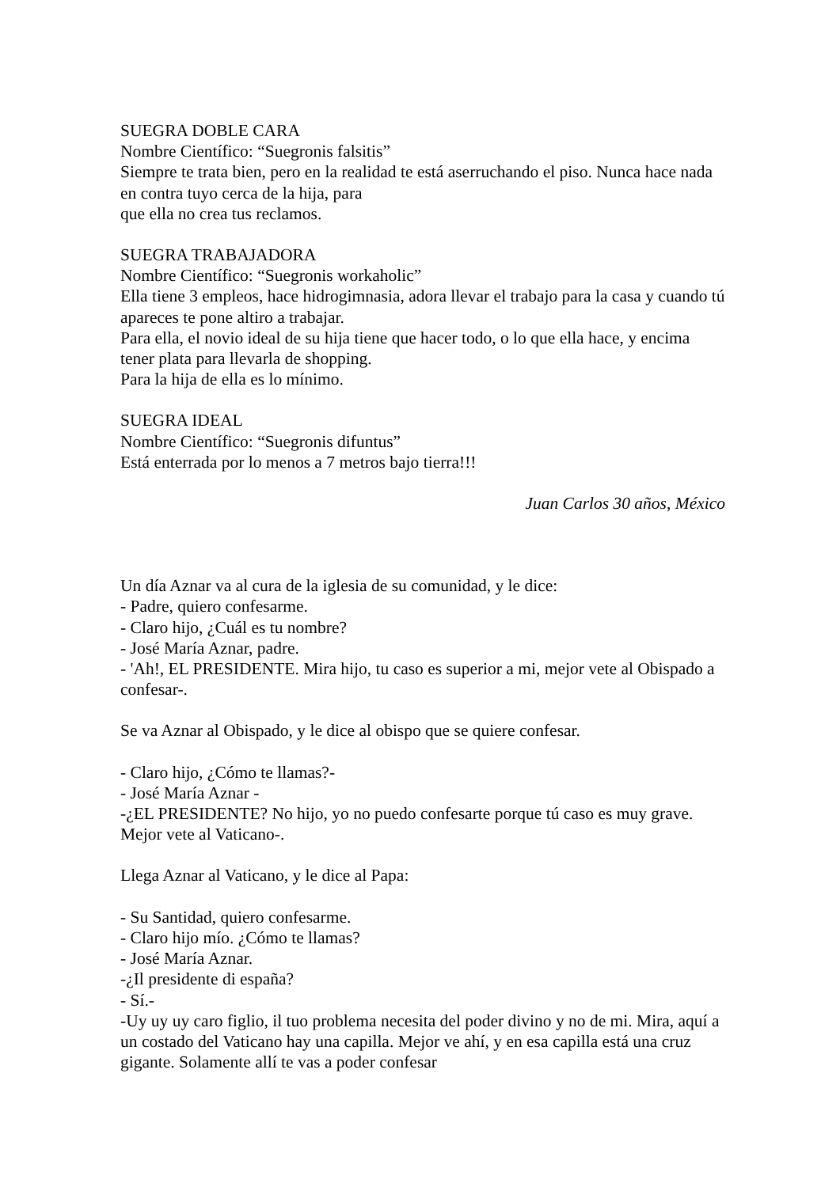SUEGRA DOBLE CARA
Nombre Científico: “Suegronis falsitis”
Siempre te trata bien, pero en la realidad te está aserruchando el piso. Nunca hace nada en contra tuyo cerca de la hija, para
que ella no crea tus reclamos.
SUEGRA TRABAJADORA
Nombre Científico: “Suegronis workaholic”
Ella tiene 3 empleos, hace hidrogimnasia, adora llevar el trabajo para la casa y cuando tú apareces te pone altiro a trabajar.
Para ella, el novio ideal de su hija tiene que hacer todo, o lo que ella hace, y encima tener plata para llevarla de shopping.
Para la hija de ella es lo mínimo.
SUEGRA IDEAL
Nombre Científico: “Suegronis difuntus”
Está enterrada por lo menos a 7 metros bajo tierra!!!
Juan Carlos 30 años, México
Un día Aznar va al cura de la iglesia de su comunidad, y le dice:
- Padre, quiero confesarme.
- Claro hijo, ¿Cuál es tu nombre?
- José María Aznar, padre.
- 'Ah!, EL PRESIDENTE. Mira hijo, tu caso es superior a mi, mejor vete al Obispado a confesar-.
Se va Aznar al Obispado, y le dice al obispo que se quiere confesar.
- Claro hijo, ¿Cómo te llamas?-
- José María Aznar -
-¿EL PRESIDENTE? No hijo, yo no puedo confesarte porque tú caso es muy grave. Mejor vete al Vaticano-.
Llega Aznar al Vaticano, y le dice al Papa:
- Su Santidad, quiero confesarme.
- Claro hijo mío. ¿Cómo te llamas?
- José María Aznar.
-¿Il presidente di españa?
- Sí.-
-Uy uy uy caro figlio, il tuo problema necesita del poder divino y no de mi. Mira, aquí a un costado del Vaticano hay una capilla. Mejor ve ahí, y en esa capilla está una cruz gigante. Solamente allí te vas a poder confesar